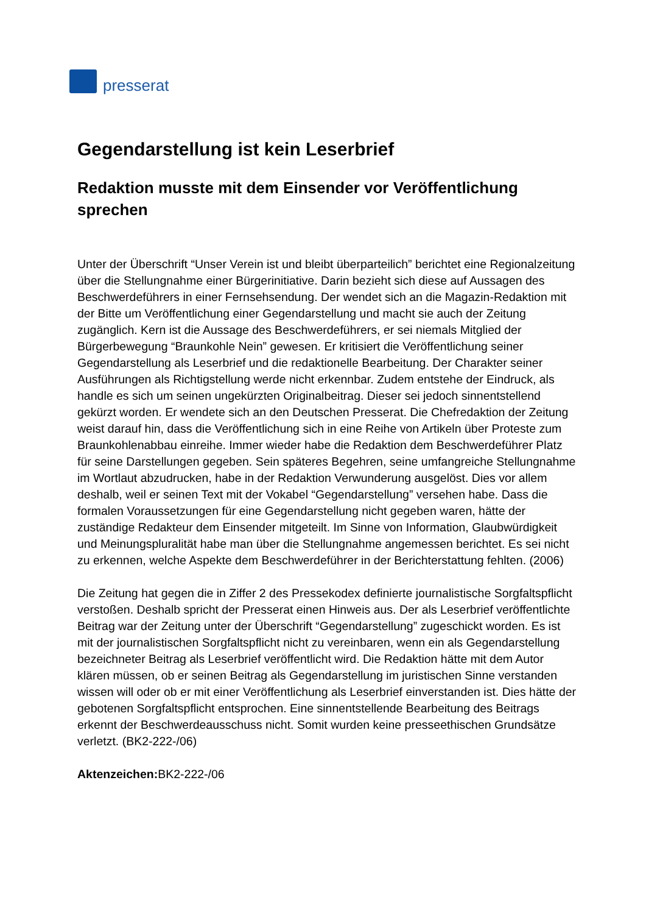presserat
Gegendarstellung ist kein Leserbrief
Redaktion musste mit dem Einsender vor Veröffentlichung sprechen
Unter der Überschrift “Unser Verein ist und bleibt überparteilich” berichtet eine Regionalzeitung über die Stellungnahme einer Bürgerinitiative. Darin bezieht sich diese auf Aussagen des Beschwerdeführers in einer Fernsehsendung. Der wendet sich an die Magazin-Redaktion mit der Bitte um Veröffentlichung einer Gegendarstellung und macht sie auch der Zeitung zugänglich. Kern ist die Aussage des Beschwerdeführers, er sei niemals Mitglied der Bürgerbewegung “Braunkohle Nein” gewesen. Er kritisiert die Veröffentlichung seiner Gegendarstellung als Leserbrief und die redaktionelle Bearbeitung. Der Charakter seiner Ausführungen als Richtigstellung werde nicht erkennbar. Zudem entstehe der Eindruck, als handle es sich um seinen ungekürzten Originalbeitrag. Dieser sei jedoch sinnentstellend gekürzt worden. Er wendete sich an den Deutschen Presserat. Die Chefredaktion der Zeitung weist darauf hin, dass die Veröffentlichung sich in eine Reihe von Artikeln über Proteste zum Braunkohlenabbau einreihe. Immer wieder habe die Redaktion dem Beschwerdeführer Platz für seine Darstellungen gegeben. Sein späteres Begehren, seine umfangreiche Stellungnahme im Wortlaut abzudrucken, habe in der Redaktion Verwunderung ausgelöst. Dies vor allem deshalb, weil er seinen Text mit der Vokabel “Gegendarstellung” versehen habe. Dass die formalen Voraussetzungen für eine Gegendarstellung nicht gegeben waren, hätte der zuständige Redakteur dem Einsender mitgeteilt. Im Sinne von Information, Glaubwürdigkeit und Meinungspluralität habe man über die Stellungnahme angemessen berichtet. Es sei nicht zu erkennen, welche Aspekte dem Beschwerdeführer in der Berichterstattung fehlten. (2006)
Die Zeitung hat gegen die in Ziffer 2 des Pressekodex definierte journalistische Sorgfaltspflicht verstoßen. Deshalb spricht der Presserat einen Hinweis aus. Der als Leserbrief veröffentlichte Beitrag war der Zeitung unter der Überschrift “Gegendarstellung” zugeschickt worden. Es ist mit der journalistischen Sorgfaltspflicht nicht zu vereinbaren, wenn ein als Gegendarstellung bezeichneter Beitrag als Leserbrief veröffentlicht wird. Die Redaktion hätte mit dem Autor klären müssen, ob er seinen Beitrag als Gegendarstellung im juristischen Sinne verstanden wissen will oder ob er mit einer Veröffentlichung als Leserbrief einverstanden ist. Dies hätte der gebotenen Sorgfaltspflicht entsprochen. Eine sinnentstellende Bearbeitung des Beitrags erkennt der Beschwerdeausschuss nicht. Somit wurden keine presseethischen Grundsätze verletzt. (BK2-222-/06)
Aktenzeichen: BK2-222-/06